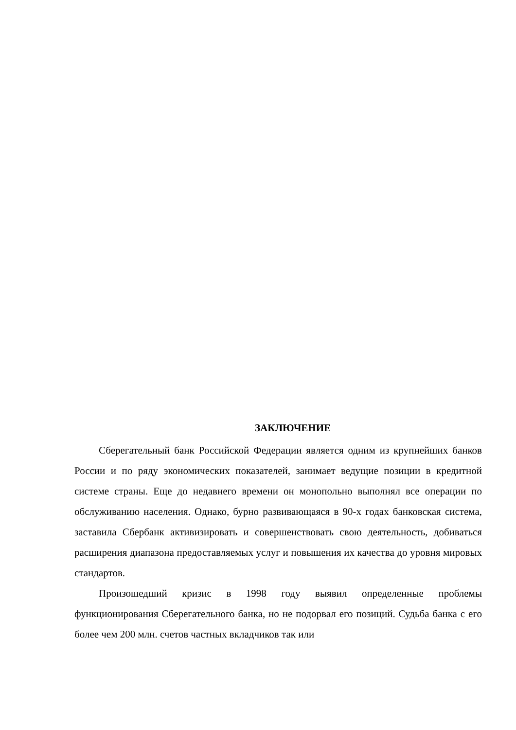ЗАКЛЮЧЕНИЕ
Сберегательный банк Российской Федерации является одним из крупнейших банков России и по ряду экономических показателей, занимает ведущие позиции в кредитной системе страны. Еще до недавнего времени он монопольно выполнял все операции по обслуживанию населения. Однако, бурно развивающаяся в 90-х годах банковская система, заставила Сбербанк активизировать и совершенствовать свою деятельность, добиваться расширения диапазона предоставляемых услуг и повышения их качества до уровня мировых стандартов.
Произошедший кризис в 1998 году выявил определенные проблемы функционирования Сберегательного банка, но не подорвал его позиций. Судьба банка с его более чем 200 млн. счетов частных вкладчиков так или